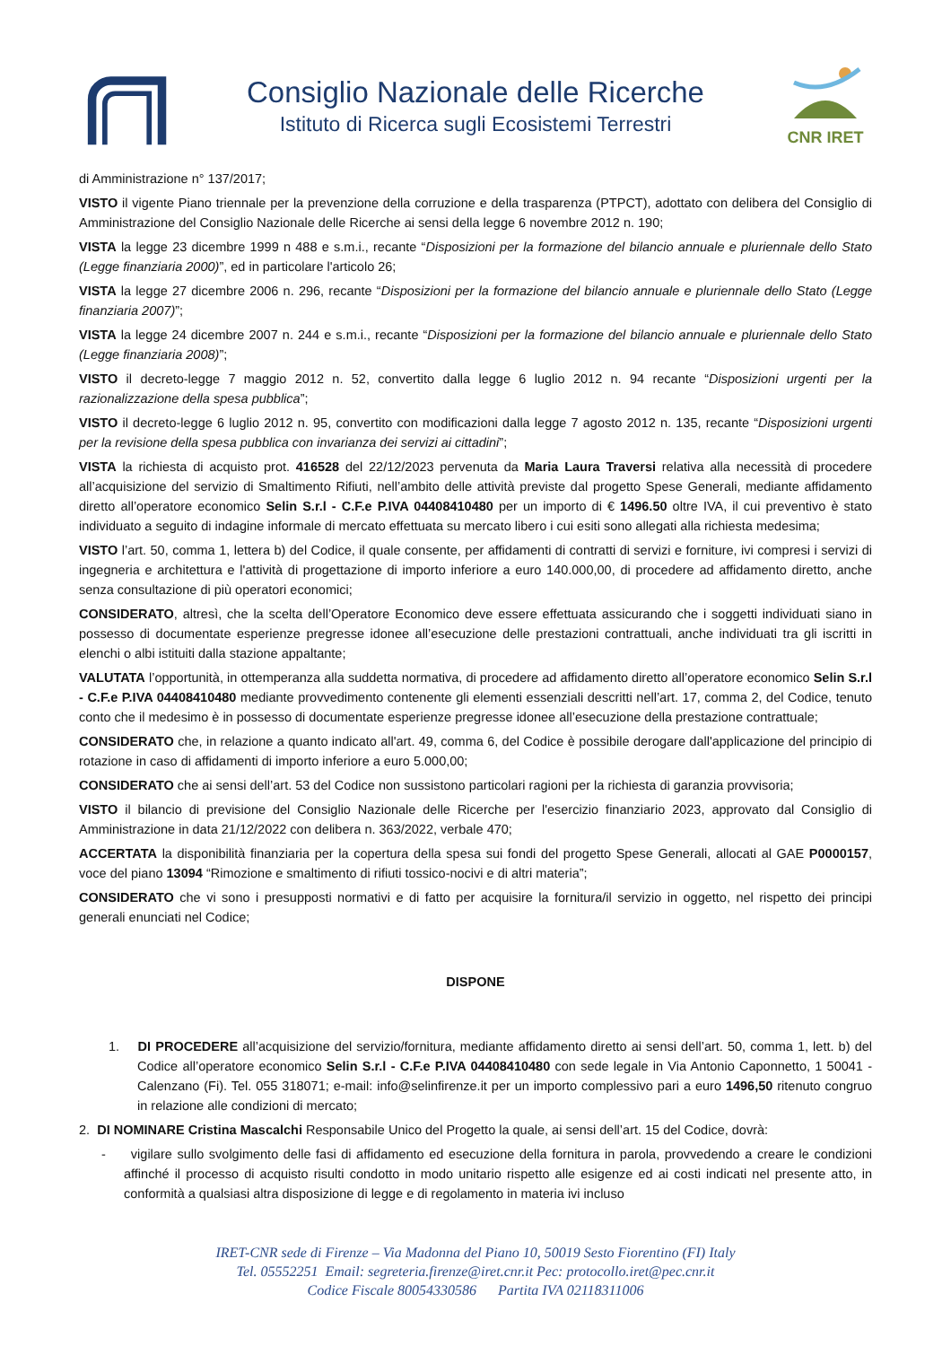Consiglio Nazionale delle Ricerche
Istituto di Ricerca sugli Ecosistemi Terrestri
CNR IRET
di Amministrazione n° 137/2017;
VISTO il vigente Piano triennale per la prevenzione della corruzione e della trasparenza (PTPCT), adottato con delibera del Consiglio di Amministrazione del Consiglio Nazionale delle Ricerche ai sensi della legge 6 novembre 2012 n. 190;
VISTA la legge 23 dicembre 1999 n 488 e s.m.i., recante “Disposizioni per la formazione del bilancio annuale e pluriennale dello Stato (Legge finanziaria 2000)”, ed in particolare l'articolo 26;
VISTA la legge 27 dicembre 2006 n. 296, recante “Disposizioni per la formazione del bilancio annuale e pluriennale dello Stato (Legge finanziaria 2007)”;
VISTA la legge 24 dicembre 2007 n. 244 e s.m.i., recante “Disposizioni per la formazione del bilancio annuale e pluriennale dello Stato (Legge finanziaria 2008)”;
VISTO il decreto-legge 7 maggio 2012 n. 52, convertito dalla legge 6 luglio 2012 n. 94 recante “Disposizioni urgenti per la razionalizzazione della spesa pubblica”;
VISTO il decreto-legge 6 luglio 2012 n. 95, convertito con modificazioni dalla legge 7 agosto 2012 n. 135, recante “Disposizioni urgenti per la revisione della spesa pubblica con invarianza dei servizi ai cittadini”;
VISTA la richiesta di acquisto prot. 416528 del 22/12/2023 pervenuta da Maria Laura Traversi relativa alla necessità di procedere all’acquisizione del servizio di Smaltimento Rifiuti, nell’ambito delle attività previste dal progetto Spese Generali, mediante affidamento diretto all’operatore economico Selin S.r.l - C.F.e P.IVA 04408410480 per un importo di € 1496.50 oltre IVA, il cui preventivo è stato individuato a seguito di indagine informale di mercato effettuata su mercato libero i cui esiti sono allegati alla richiesta medesima;
VISTO l’art. 50, comma 1, lettera b) del Codice, il quale consente, per affidamenti di contratti di servizi e forniture, ivi compresi i servizi di ingegneria e architettura e l'attività di progettazione di importo inferiore a euro 140.000,00, di procedere ad affidamento diretto, anche senza consultazione di più operatori economici;
CONSIDERATO, altresì, che la scelta dell’Operatore Economico deve essere effettuata assicurando che i soggetti individuati siano in possesso di documentate esperienze pregresse idonee all’esecuzione delle prestazioni contrattuali, anche individuati tra gli iscritti in elenchi o albi istituiti dalla stazione appaltante;
VALUTATA l’opportunità, in ottemperanza alla suddetta normativa, di procedere ad affidamento diretto all’operatore economico Selin S.r.l - C.F.e P.IVA 04408410480 mediante provvedimento contenente gli elementi essenziali descritti nell’art. 17, comma 2, del Codice, tenuto conto che il medesimo è in possesso di documentate esperienze pregresse idonee all’esecuzione della prestazione contrattuale;
CONSIDERATO che, in relazione a quanto indicato all'art. 49, comma 6, del Codice è possibile derogare dall'applicazione del principio di rotazione in caso di affidamenti di importo inferiore a euro 5.000,00;
CONSIDERATO che ai sensi dell’art. 53 del Codice non sussistono particolari ragioni per la richiesta di garanzia provvisoria;
VISTO il bilancio di previsione del Consiglio Nazionale delle Ricerche per l'esercizio finanziario 2023, approvato dal Consiglio di Amministrazione in data 21/12/2022 con delibera n. 363/2022, verbale 470;
ACCERTATA la disponibilità finanziaria per la copertura della spesa sui fondi del progetto Spese Generali, allocati al GAE P0000157, voce del piano 13094 “Rimozione e smaltimento di rifiuti tossico-nocivi e di altri materia”;
CONSIDERATO che vi sono i presupposti normativi e di fatto per acquisire la fornitura/il servizio in oggetto, nel rispetto dei principi generali enunciati nel Codice;
DISPONE
1. DI PROCEDERE all’acquisizione del servizio/fornitura, mediante affidamento diretto ai sensi dell’art. 50, comma 1, lett. b) del Codice all’operatore economico Selin S.r.l - C.F.e P.IVA 04408410480 con sede legale in Via Antonio Caponnetto, 1 50041 - Calenzano (Fi). Tel. 055 318071; e-mail: info@selinfirenze.it per un importo complessivo pari a euro 1496,50 ritenuto congruo in relazione alle condizioni di mercato;
2. DI NOMINARE Cristina Mascalchi Responsabile Unico del Progetto la quale, ai sensi dell’art. 15 del Codice, dovrà:
- vigilare sullo svolgimento delle fasi di affidamento ed esecuzione della fornitura in parola, provvedendo a creare le condizioni affinché il processo di acquisto risulti condotto in modo unitario rispetto alle esigenze ed ai costi indicati nel presente atto, in conformità a qualsiasi altra disposizione di legge e di regolamento in materia ivi incluso
IRET-CNR sede di Firenze – Via Madonna del Piano 10, 50019 Sesto Fiorentino (FI) Italy
Tel. 05552251 Email: segreteria.firenze@iret.cnr.it Pec: protocollo.iret@pec.cnr.it
Codice Fiscale 80054330586 Partita IVA 02118311006